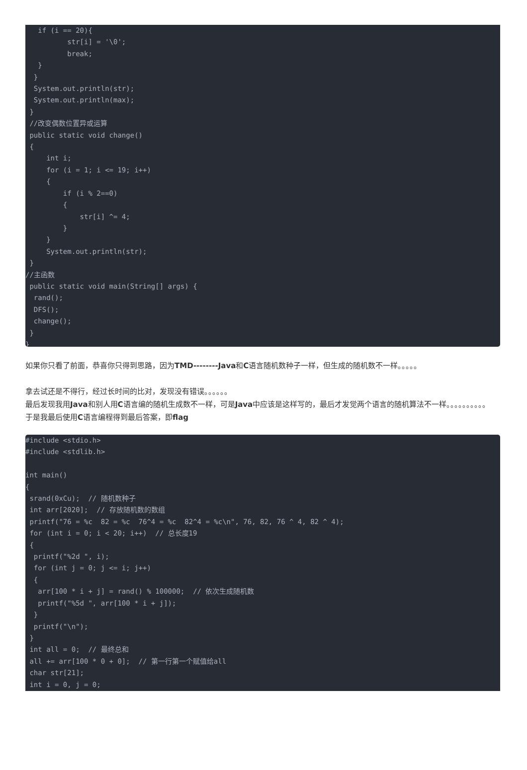if (i == 20){
          str[i] = '\0';
          break;
   }
  }
  System.out.println(str);
  System.out.println(max);
 }
 //改变偶数位置异或运算
 public static void change()
 {
     int i;
     for (i = 1; i <= 19; i++)
     {
         if (i % 2==0)
         {
             str[i] ^= 4;
         }
     }
     System.out.println(str);
 }
//主函数
 public static void main(String[] args) {
  rand();
  DFS();
  change();
 }
}
如果你只看了前面，恭喜你只得到思路，因为TMD--------Java和C语言随机数种子一样，但生成的随机数不一样。。。。。
拿去试还是不得行，经过长时间的比对，发现没有错误。。。。。。
最后发现我用Java和别人用C语言编的随机生成数不一样，可是Java中应该是这样写的，最后才发觉两个语言的随机算法不一样。。。。。。。。。。
于是我最后使用C语言编程得到最后答案，即flag
#include <stdio.h>
#include <stdlib.h>

int main()
{
 srand(0xCu);  // 随机数种子
 int arr[2020];  // 存放随机数的数组
 printf("76 = %c  82 = %c  76^4 = %c  82^4 = %c\n", 76, 82, 76 ^ 4, 82 ^ 4);
 for (int i = 0; i < 20; i++)  // 总长度19
 {
  printf("%2d ", i);
  for (int j = 0; j <= i; j++)
  {
   arr[100 * i + j] = rand() % 100000;  // 依次生成随机数
   printf("%5d ", arr[100 * i + j]);
  }
  printf("\n");
 }
 int all = 0;  // 最终总和
 all += arr[100 * 0 + 0];  // 第一行第一个赋值给all
 char str[21];
 int i = 0, j = 0;